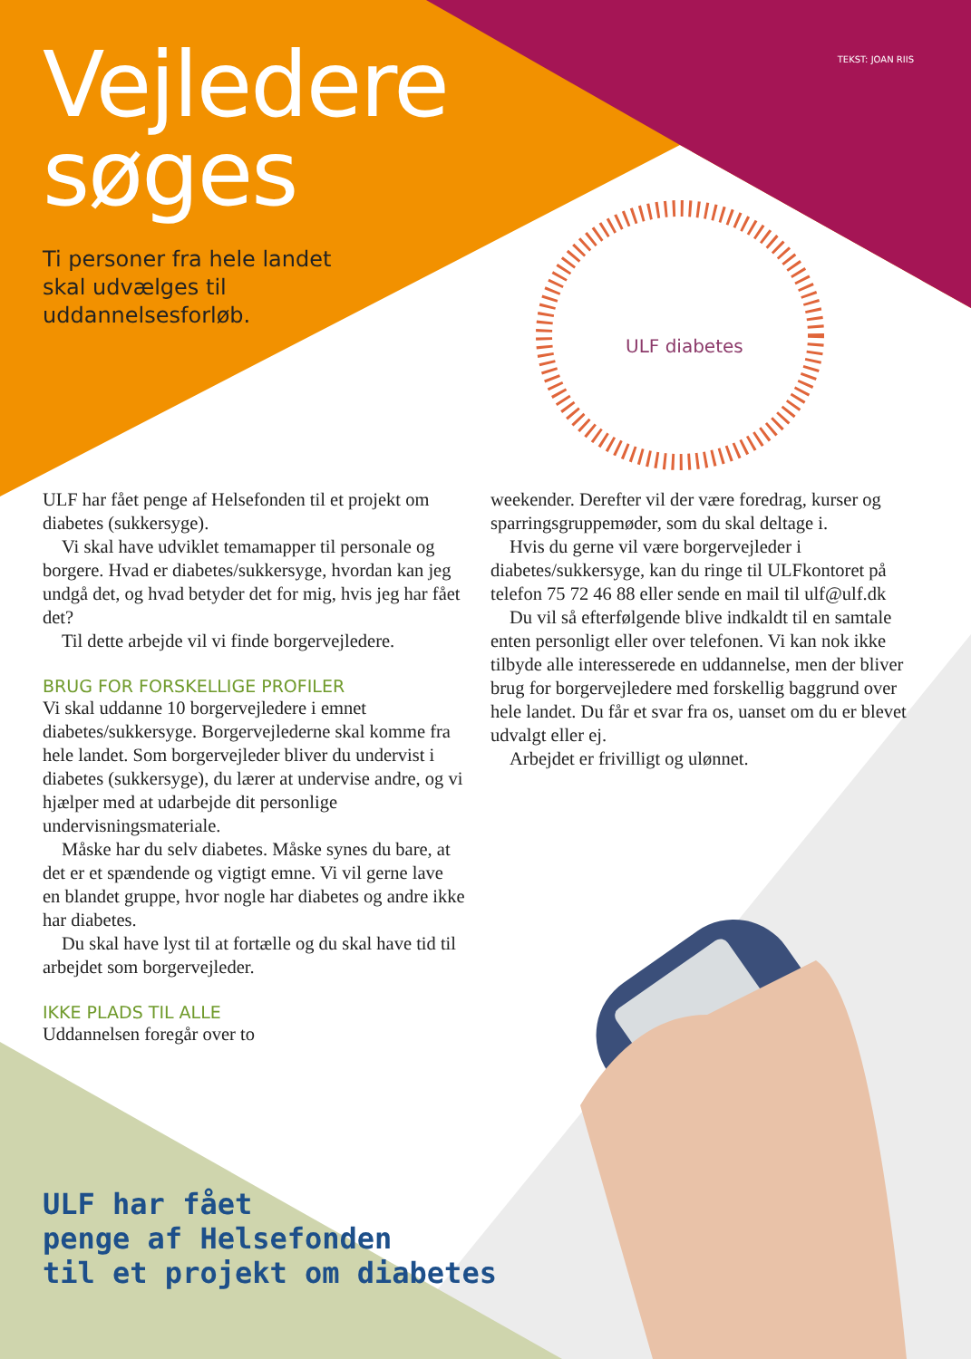TEKST: JOAN RIIS
Vejledere
søges
Ti personer fra hele landet
skal udvælges til
uddannelsesforløb.
ULF diabetes
ULF har fået penge af Helsefonden til et projekt om diabetes (sukkersyge).
Vi skal have udviklet temamapper til personale og borgere. Hvad er diabetes/sukkersyge, hvordan kan jeg undgå det, og hvad betyder det for mig, hvis jeg har fået det?
Til dette arbejde vil vi finde borgervejledere.
BRUG FOR FORSKELLIGE PROFILER
Vi skal uddanne 10 borgervejledere i emnet diabetes/sukkersyge. Borgervejlederne skal komme fra hele landet. Som borgervejleder bliver du undervist i diabetes (sukkersyge), du lærer at undervise andre, og vi hjælper med at udarbejde dit personlige undervisningsmateriale.
Måske har du selv diabetes. Måske synes du bare, at det er et spændende og vigtigt emne. Vi vil gerne lave en blandet gruppe, hvor nogle har diabetes og andre ikke har diabetes.
Du skal have lyst til at fortælle og du skal have tid til arbejdet som borgervejleder.
IKKE PLADS TIL ALLE
Uddannelsen foregår over to
weekender. Derefter vil der være foredrag, kurser og sparringsgruppemøder, som du skal deltage i.
Hvis du gerne vil være borgervejleder i diabetes/sukkersyge, kan du ringe til ULFkontoret på telefon 75 72 46 88 eller sende en mail til ulf@ulf.dk
Du vil så efterfølgende blive indkaldt til en samtale enten personligt eller over telefonen. Vi kan nok ikke tilbyde alle interesserede en uddannelse, men der bliver brug for borgervejledere med forskellig baggrund over hele landet. Du får et svar fra os, uanset om du er blevet udvalgt eller ej.
Arbejdet er frivilligt og ulønnet.
ULF har fået
penge af Helsefonden
til et projekt om diabetes